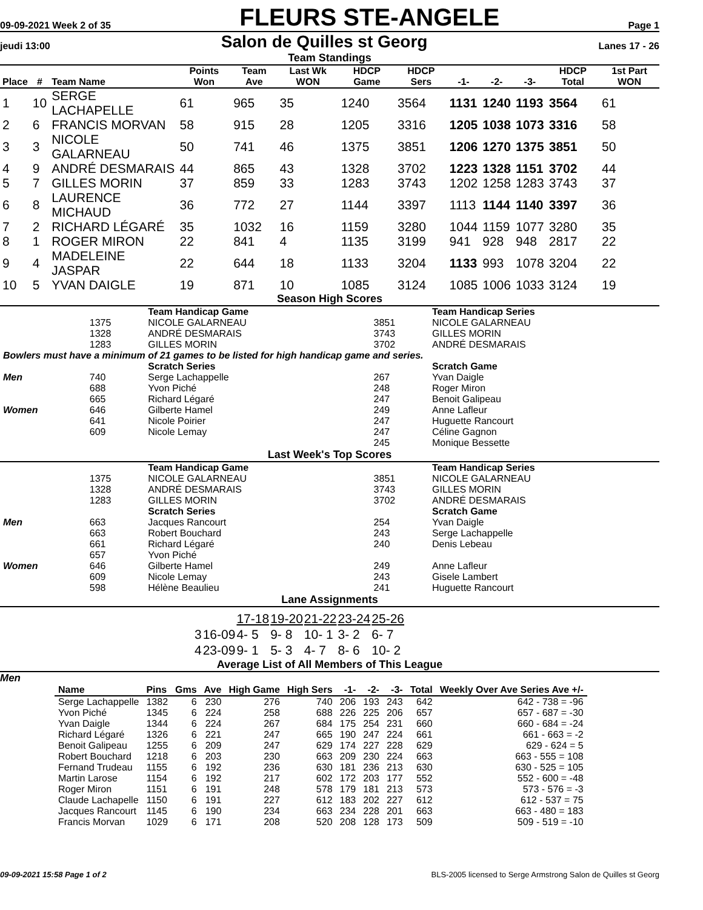09-09-2021 Week 2 of 35 FLEURS STE-ANGELE Page 1
jeudi 13:00 Salon de Quilles st Georg Lanes 17 - 26
Team Standings
| Place | # | Team Name | Points Won | Team Ave | Last Wk WON | HDCP Game | HDCP Sers | -1- | -2- | -3- | HDCP Total | 1st Part WON |
| --- | --- | --- | --- | --- | --- | --- | --- | --- | --- | --- | --- | --- |
| 1 | 10 | SERGE LACHAPELLE | 61 | 965 | 35 | 1240 | 3564 | 1131 | 1240 | 1193 | 3564 | 61 |
| 2 | 6 | FRANCIS MORVAN | 58 | 915 | 28 | 1205 | 3316 | 1205 | 1038 | 1073 | 3316 | 58 |
| 3 | 3 | NICOLE GALARNEAU | 50 | 741 | 46 | 1375 | 3851 | 1206 | 1270 | 1375 | 3851 | 50 |
| 4 | 9 | ANDRÉ DESMARAIS | 44 | 865 | 43 | 1328 | 3702 | 1223 | 1328 | 1151 | 3702 | 44 |
| 5 | 7 | GILLES MORIN | 37 | 859 | 33 | 1283 | 3743 | 1202 | 1258 | 1283 | 3743 | 37 |
| 6 | 8 | LAURENCE MICHAUD | 36 | 772 | 27 | 1144 | 3397 | 1113 | 1144 | 1140 | 3397 | 36 |
| 7 | 2 | RICHARD LÉGARÉ | 35 | 1032 | 16 | 1159 | 3280 | 1044 | 1159 | 1077 | 3280 | 35 |
| 8 | 1 | ROGER MIRON | 22 | 841 | 4 | 1135 | 3199 | 941 | 928 | 948 | 2817 | 22 |
| 9 | 4 | MADELEINE JASPAR | 22 | 644 | 18 | 1133 | 3204 | 1133 | 993 | 1078 | 3204 | 22 |
| 10 | 5 | YVAN DAIGLE | 19 | 871 | 10 | 1085 | 3124 | 1085 | 1006 | 1033 | 3124 | 19 |
Season High Scores
| | | Team Handicap Game | | Team Handicap Series |
| | 1375 | NICOLE GALARNEAU | 3851 | NICOLE GALARNEAU |
| | 1328 | ANDRÉ DESMARAIS | 3743 | GILLES MORIN |
| | 1283 | GILLES MORIN | 3702 | ANDRÉ DESMARAIS |
| Bowlers must have a minimum of 21 games to be listed for high handicap game and series. | | | | |
| | | Scratch Series | | Scratch Game |
| Men | 740 | Serge Lachappelle | 267 | Yvan Daigle |
| | 688 | Yvon Piché | 248 | Roger Miron |
| | 665 | Richard Légaré | 247 | Benoit Galipeau |
| Women | 646 | Gilberte Hamel | 249 | Anne Lafleur |
| | 641 | Nicole Poirier | 247 | Huguette Rancourt |
| | 609 | Nicole Lemay | 247 | Céline Gagnon |
| | | | 245 | Monique Bessette |
Last Week's Top Scores
| | | Team Handicap Game | | Team Handicap Series |
| | 1375 | NICOLE GALARNEAU | 3851 | NICOLE GALARNEAU |
| | 1328 | ANDRÉ DESMARAIS | 3743 | GILLES MORIN |
| | 1283 | GILLES MORIN | 3702 | ANDRÉ DESMARAIS |
| | | Scratch Series | | Scratch Game |
| Men | 663 | Jacques Rancourt | 254 | Yvan Daigle |
| | 663 | Robert Bouchard | 243 | Serge Lachappelle |
| | 661 | Richard Légaré | 240 | Denis Lebeau |
| | 657 | Yvon Piché | | |
| Women | 646 | Gilberte Hamel | 249 | Anne Lafleur |
| | 609 | Nicole Lemay | 243 | Gisele Lambert |
| | 598 | Hélène Beaulieu | 241 | Huguette Rancourt |
Lane Assignments
| | | 17-18 | 19-20 | 21-22 | 23-24 | 25-26 |
| 3 | 16-09 | 4- 5 | 9- 8 | 10- 1 | 3- 2 | 6- 7 |
| 4 | 23-09 | 9- 1 | 5- 3 | 4- 7 | 8- 6 | 10- 2 |
Average List of All Members of This League
Men
| Name | Pins | Gms | Ave | High Game | High Sers | -1- | -2- | -3- | Total | Weekly Over Ave Series Ave +/- |
| --- | --- | --- | --- | --- | --- | --- | --- | --- | --- | --- |
| Serge Lachappelle | 1382 | 6 | 230 | 276 | 740 | 206 | 193 | 243 | 642 | 642 - 738 = -96 |
| Yvon Piché | 1345 | 6 | 224 | 258 | 688 | 226 | 225 | 206 | 657 | 657 - 687 = -30 |
| Yvan Daigle | 1344 | 6 | 224 | 267 | 684 | 175 | 254 | 231 | 660 | 660 - 684 = -24 |
| Richard Légaré | 1326 | 6 | 221 | 247 | 665 | 190 | 247 | 224 | 661 | 661 - 663 = -2 |
| Benoit Galipeau | 1255 | 6 | 209 | 247 | 629 | 174 | 227 | 228 | 629 | 629 - 624 = 5 |
| Robert Bouchard | 1218 | 6 | 203 | 230 | 663 | 209 | 230 | 224 | 663 | 663 - 555 = 108 |
| Fernand Trudeau | 1155 | 6 | 192 | 236 | 630 | 181 | 236 | 213 | 630 | 630 - 525 = 105 |
| Martin Larose | 1154 | 6 | 192 | 217 | 602 | 172 | 203 | 177 | 552 | 552 - 600 = -48 |
| Roger Miron | 1151 | 6 | 191 | 248 | 578 | 179 | 181 | 213 | 573 | 573 - 576 = -3 |
| Claude Lachapelle | 1150 | 6 | 191 | 227 | 612 | 183 | 202 | 227 | 612 | 612 - 537 = 75 |
| Jacques Rancourt | 1145 | 6 | 190 | 234 | 663 | 234 | 228 | 201 | 663 | 663 - 480 = 183 |
| Francis Morvan | 1029 | 6 | 171 | 208 | 520 | 208 | 128 | 173 | 509 | 509 - 519 = -10 |
09-09-2021 15:58 Page 1 of 2 BLS-2005 licensed to Serge Armstrong Salon de Quilles st Georg